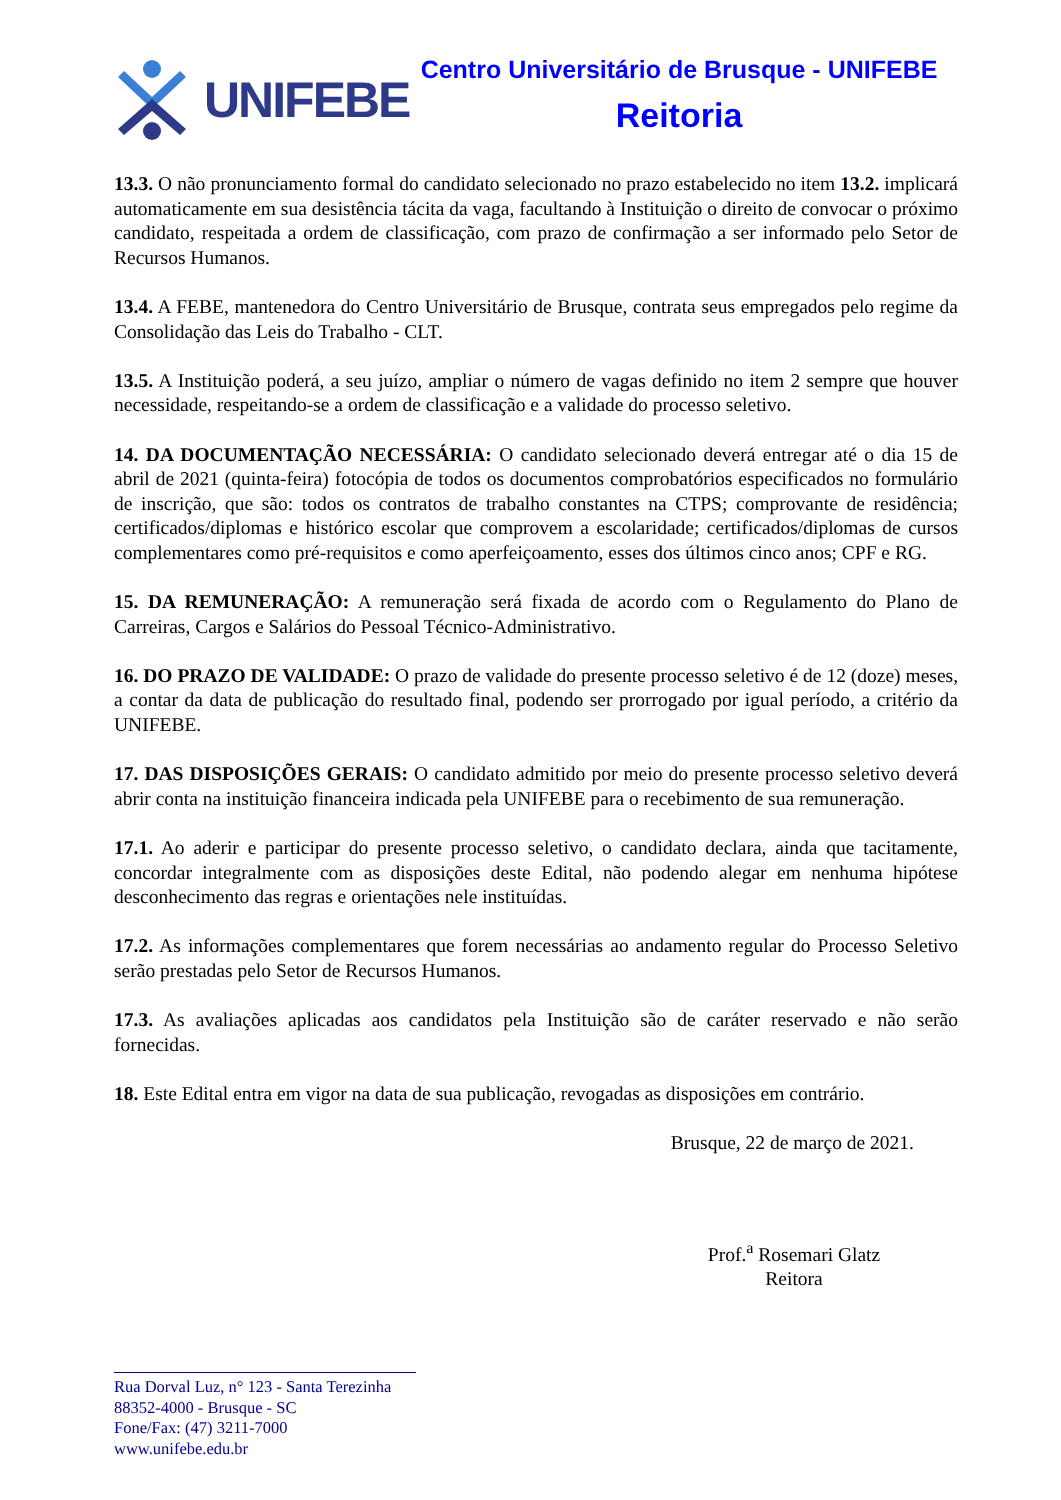UNIFEBE
Centro Universitário de Brusque - UNIFEBE
Reitoria
13.3. O não pronunciamento formal do candidato selecionado no prazo estabelecido no item 13.2. implicará automaticamente em sua desistência tácita da vaga, facultando à Instituição o direito de convocar o próximo candidato, respeitada a ordem de classificação, com prazo de confirmação a ser informado pelo Setor de Recursos Humanos.
13.4. A FEBE, mantenedora do Centro Universitário de Brusque, contrata seus empregados pelo regime da Consolidação das Leis do Trabalho - CLT.
13.5. A Instituição poderá, a seu juízo, ampliar o número de vagas definido no item 2 sempre que houver necessidade, respeitando-se a ordem de classificação e a validade do processo seletivo.
14. DA DOCUMENTAÇÃO NECESSÁRIA: O candidato selecionado deverá entregar até o dia 15 de abril de 2021 (quinta-feira) fotocópia de todos os documentos comprobatórios especificados no formulário de inscrição, que são: todos os contratos de trabalho constantes na CTPS; comprovante de residência; certificados/diplomas e histórico escolar que comprovem a escolaridade; certificados/diplomas de cursos complementares como pré-requisitos e como aperfeiçoamento, esses dos últimos cinco anos; CPF e RG.
15. DA REMUNERAÇÃO: A remuneração será fixada de acordo com o Regulamento do Plano de Carreiras, Cargos e Salários do Pessoal Técnico-Administrativo.
16. DO PRAZO DE VALIDADE: O prazo de validade do presente processo seletivo é de 12 (doze) meses, a contar da data de publicação do resultado final, podendo ser prorrogado por igual período, a critério da UNIFEBE.
17. DAS DISPOSIÇÕES GERAIS: O candidato admitido por meio do presente processo seletivo deverá abrir conta na instituição financeira indicada pela UNIFEBE para o recebimento de sua remuneração.
17.1. Ao aderir e participar do presente processo seletivo, o candidato declara, ainda que tacitamente, concordar integralmente com as disposições deste Edital, não podendo alegar em nenhuma hipótese desconhecimento das regras e orientações nele instituídas.
17.2. As informações complementares que forem necessárias ao andamento regular do Processo Seletivo serão prestadas pelo Setor de Recursos Humanos.
17.3. As avaliações aplicadas aos candidatos pela Instituição são de caráter reservado e não serão fornecidas.
18. Este Edital entra em vigor na data de sua publicação, revogadas as disposições em contrário.
Brusque, 22 de março de 2021.
Prof.<sup>a</sup> Rosemari Glatz
Reitora
Rua Dorval Luz, n° 123 - Santa Terezinha
88352-4000 - Brusque - SC
Fone/Fax: (47) 3211-7000
www.unifebe.edu.br